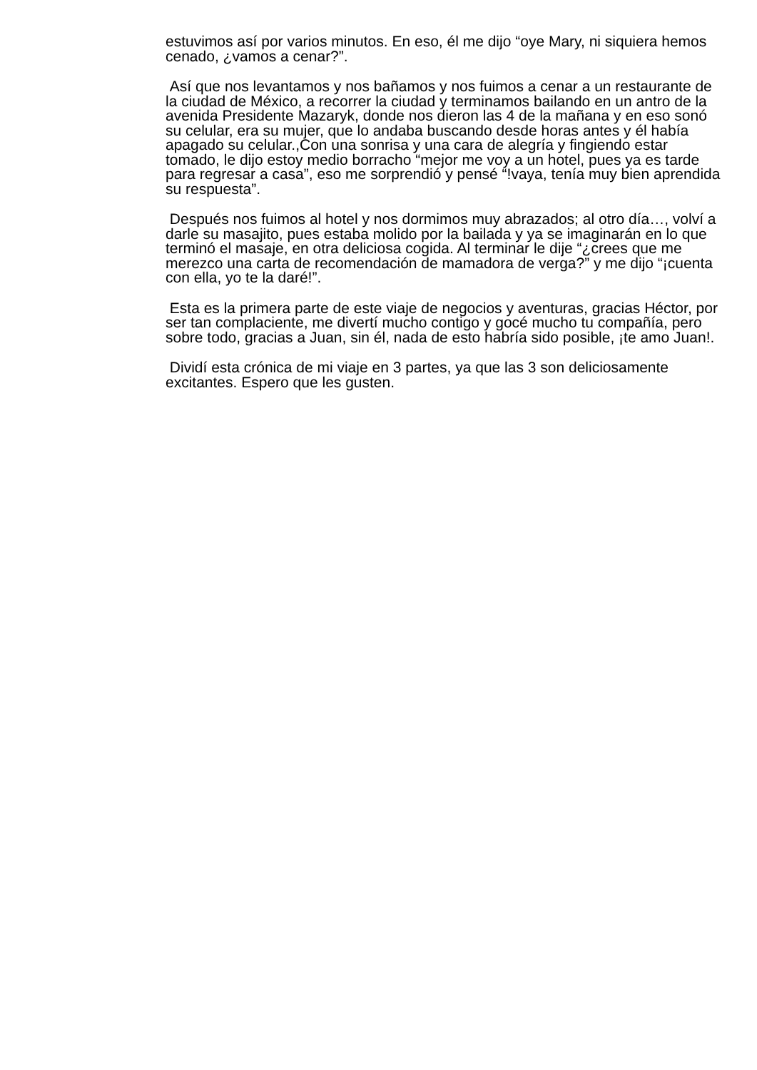estuvimos así por varios minutos. En eso, él me dijo “oye Mary, ni siquiera hemos cenado, ¿vamos a cenar?”.
Así que nos levantamos y nos bañamos y nos fuimos a cenar a un restaurante de la ciudad de México, a recorrer la ciudad y terminamos bailando en un antro de la avenida Presidente Mazaryk, donde nos dieron las 4 de la mañana y en eso sonó su celular, era su mujer, que lo andaba buscando desde horas antes y él había apagado su celular.,Con una sonrisa y una cara de alegría y fingiendo estar tomado, le dijo estoy medio borracho “mejor me voy a un hotel, pues ya es tarde para regresar a casa”, eso me sorprendió y pensé “!vaya, tenía muy bien aprendida su respuesta”.
Después nos fuimos al hotel y nos dormimos muy abrazados; al otro día…, volví a darle su masajito, pues estaba molido por la bailada y ya se imaginarán en lo que terminó el masaje, en otra deliciosa cogida. Al terminar le dije “¿crees que me merezco una carta de recomendación de mamadora de verga?” y me dijo “¡cuenta con ella, yo te la daré!”.
Esta es la primera parte de este viaje de negocios y aventuras, gracias Héctor, por ser tan complaciente, me divertí mucho contigo y gocé mucho tu compañía, pero sobre todo, gracias a Juan, sin él, nada de esto habría sido posible, ¡te amo Juan!.
Dividí esta crónica de mi viaje en 3 partes, ya que las 3 son deliciosamente excitantes. Espero que les gusten.